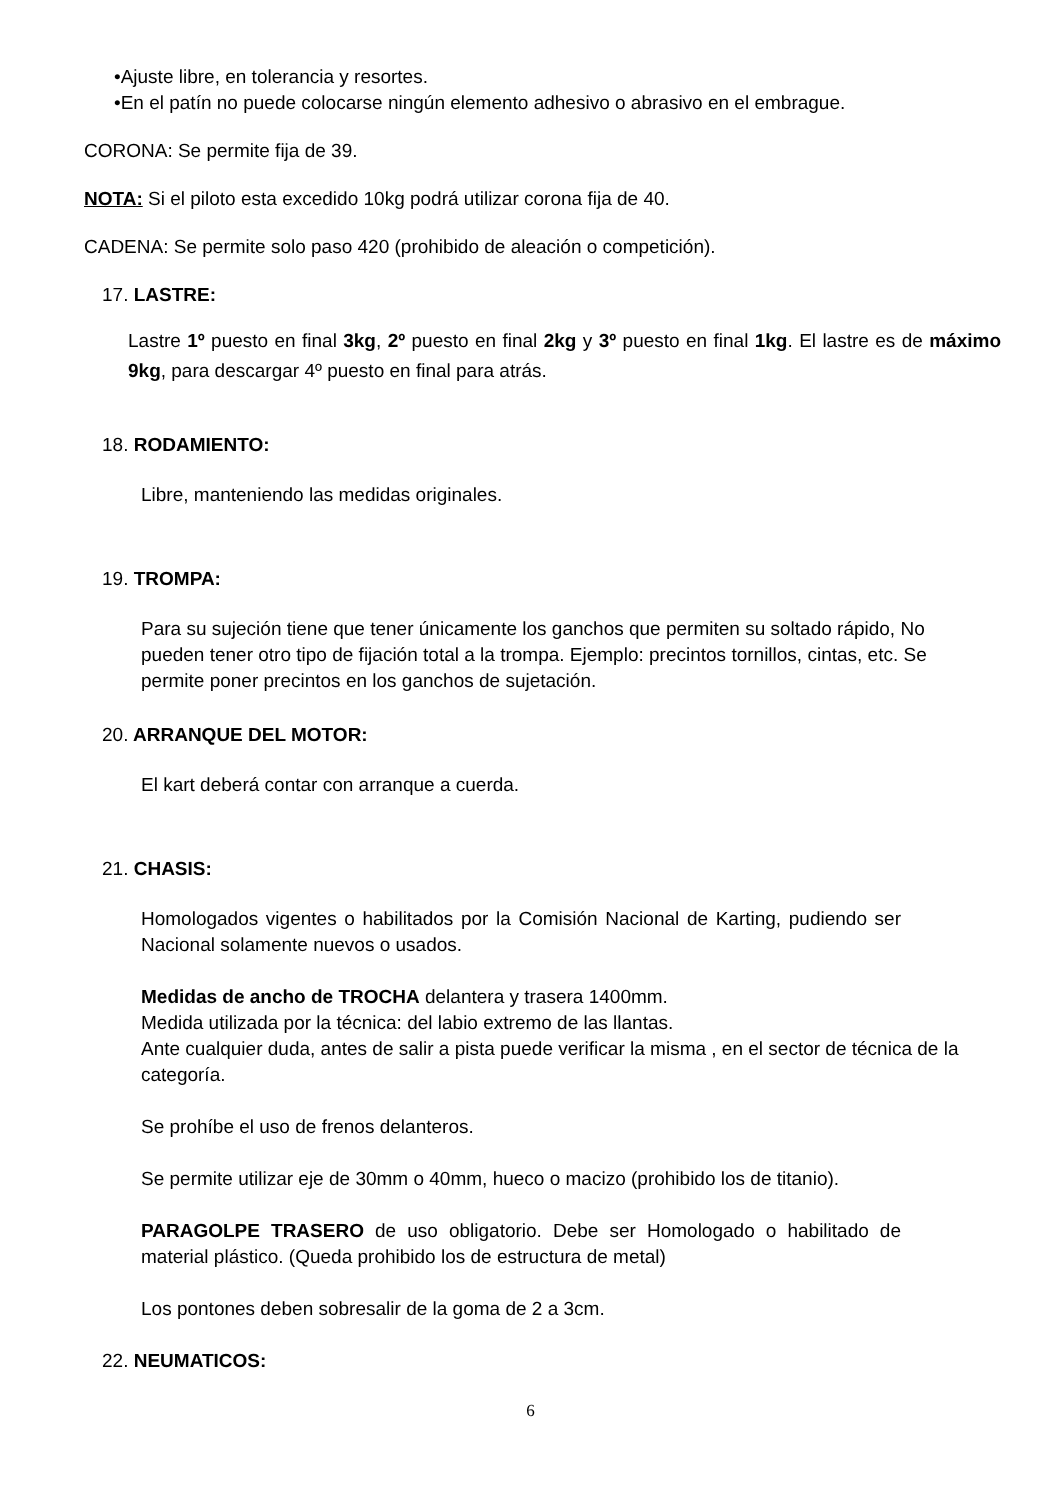•Ajuste libre, en tolerancia y resortes.
•En el patín no puede colocarse ningún elemento adhesivo o abrasivo en el embrague.
CORONA: Se permite fija de 39.
NOTA: Si el piloto esta excedido 10kg podrá utilizar corona fija de 40.
CADENA: Se permite solo paso 420 (prohibido de aleación o competición).
17. LASTRE:
Lastre 1º puesto en final 3kg, 2º puesto en final 2kg y 3º puesto en final 1kg. El lastre es de máximo 9kg, para descargar 4º puesto en final para atrás.
18. RODAMIENTO:
Libre, manteniendo las medidas originales.
19. TROMPA:
Para su sujeción tiene que tener únicamente los ganchos que permiten su soltado rápido, No pueden tener otro tipo de fijación total a la trompa. Ejemplo: precintos tornillos, cintas, etc. Se permite poner precintos en los ganchos de sujetación.
20. ARRANQUE DEL MOTOR:
El kart deberá contar con arranque a cuerda.
21. CHASIS:
Homologados vigentes o habilitados por la Comisión Nacional de Karting, pudiendo ser Nacional solamente nuevos o usados.
Medidas de ancho de TROCHA delantera y trasera 1400mm.
Medida utilizada por la técnica: del labio extremo de las llantas.
Ante cualquier duda, antes de salir a pista puede verificar la misma , en el sector de técnica de la categoría.
Se prohíbe el uso de frenos delanteros.
Se permite utilizar eje de 30mm o 40mm, hueco o macizo (prohibido los de titanio).
PARAGOLPE TRASERO de uso obligatorio. Debe ser Homologado o habilitado de material plástico. (Queda prohibido los de estructura de metal)
Los pontones deben sobresalir de la goma de 2 a 3cm.
22. NEUMATICOS:
6